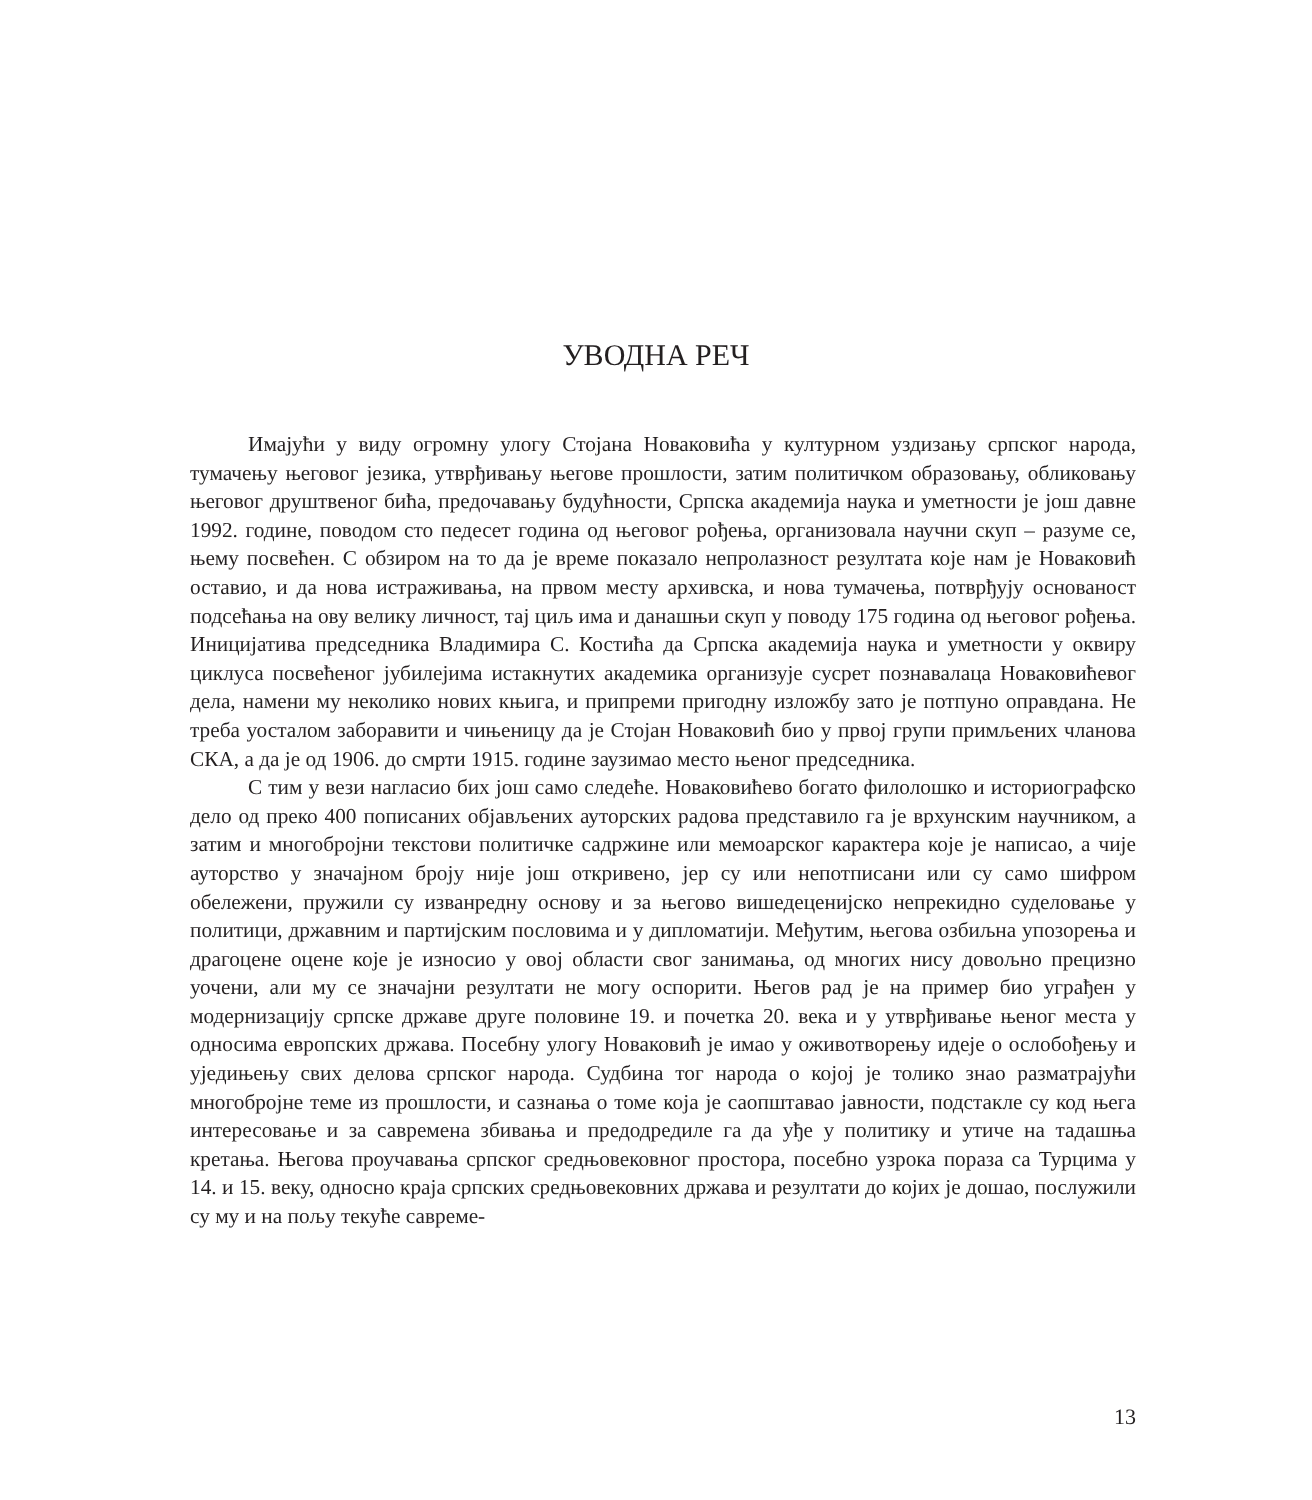УВОДНА РЕЧ
Имајући у виду огромну улогу Стојана Новаковића у културном уздизању српског народа, тумачењу његовог језика, утврђивању његове прошлости, затим политичком образовању, обликовању његовог друштвеног бића, предочавању будућности, Српска академија наука и уметности је још давне 1992. године, поводом сто педесет година од његовог рођења, организовала научни скуп – разуме се, њему посвећен. С обзиром на то да је време показало непролазност резултата које нам је Новаковић оставио, и да нова истраживања, на првом месту архивска, и нова тумачења, потврђују основаност подсећања на ову велику личност, тај циљ има и данашњи скуп у поводу 175 година од његовог рођења. Иницијатива председника Владимира С. Костића да Српска академија наука и уметности у оквиру циклуса посвећеног јубилејима истакнутих академика организује сусрет познавалаца Новаковићевог дела, намени му неколико нових књига, и припреми пригодну изложбу зато је потпуно оправдана. Не треба уосталом заборавити и чињеницу да је Стојан Новаковић био у првој групи примљених чланова СКА, а да је од 1906. до смрти 1915. године заузимао место њеног председника.
С тим у вези нагласио бих још само следеће. Новаковићево богато филолошко и историографско дело од преко 400 пописаних објављених ауторских радова представило га је врхунским научником, а затим и многобројни текстови политичке садржине или мемоарског карактера које је написао, а чије ауторство у значајном броју није још откривено, јер су или непотписани или су само шифром обележени, пружили су изванредну основу и за његово вишедеценијско непрекидно суделовање у политици, државним и партијским пословима и у дипломатији. Међутим, његова озбиљна упозорења и драгоцене оцене које је износио у овој области свог занимања, од многих нису довољно прецизно уочени, али му се значајни резултати не могу оспорити. Његов рад је на пример био уграђен у модернизацију српске државе друге половине 19. и почетка 20. века и у утврђивање њеног места у односима европских држава. Посебну улогу Новаковић је имао у оживотворењу идеје о ослобођењу и уједињењу свих делова српског народа. Судбина тог народа о којој је толико знао разматрајући многобројне теме из прошлости, и сазнања о томе која је саопштавао јавности, подстакле су код њега интересовање и за савремена збивања и предодредиле га да уђе у политику и утиче на тадашња кретања. Његова проучавања српског средњовековног простора, посебно узрока пораза са Турцима у 14. и 15. веку, односно краја српских средњовековних држава и резултати до којих је дошао, послужили су му и на пољу текуће савреме-
13